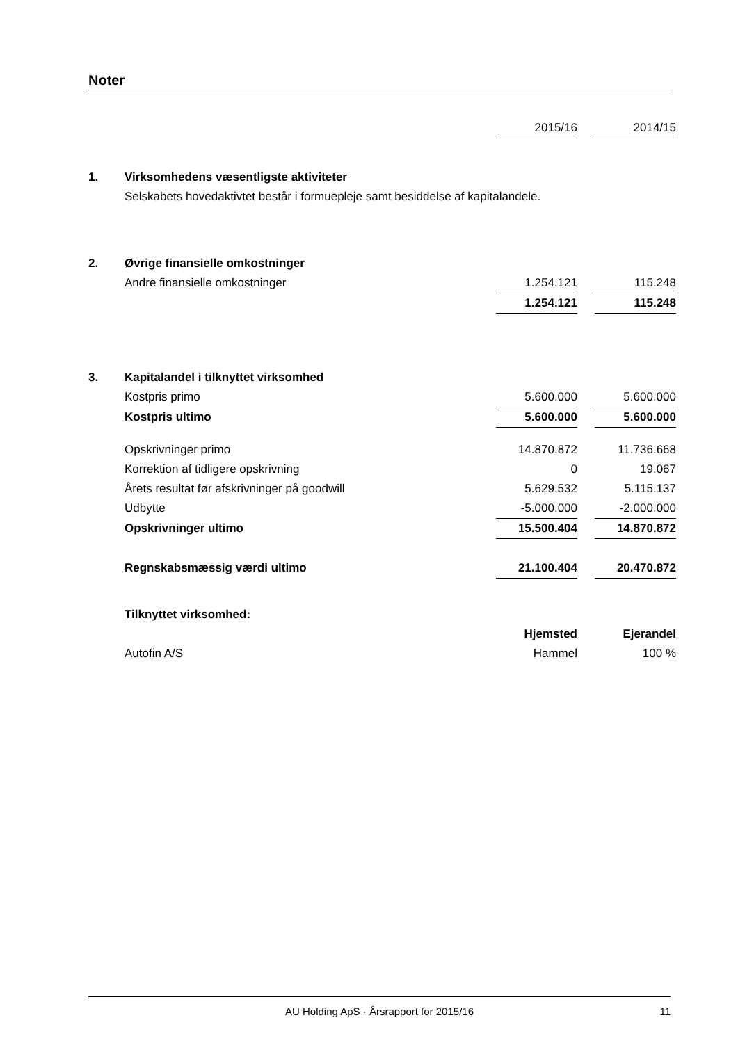Noter
| | | 2015/16 | | 2014/15 |
| 1. | Virksomhedens væsentligste aktiviteter | | | |
| | Selskabets hovedaktivtet består i formuepleje samt besiddelse af kapitalandele. | | | |
| 2. | Øvrige finansielle omkostninger | | | |
| | Andre finansielle omkostninger | 1.254.121 | | 115.248 |
| | | 1.254.121 | | 115.248 |
| 3. | Kapitalandel i tilknyttet virksomhed | | | |
| | Kostpris primo | 5.600.000 | | 5.600.000 |
| | Kostpris ultimo | 5.600.000 | | 5.600.000 |
| | Opskrivninger primo | 14.870.872 | | 11.736.668 |
| | Korrektion af tidligere opskrivning | 0 | | 19.067 |
| | Årets resultat før afskrivninger på goodwill | 5.629.532 | | 5.115.137 |
| | Udbytte | -5.000.000 | | -2.000.000 |
| | Opskrivninger ultimo | 15.500.404 | | 14.870.872 |
| | Regnskabsmæssig værdi ultimo | 21.100.404 | | 20.470.872 |
| | Tilknyttet virksomhed: | | | |
| | | Hjemsted | | Ejerandel |
| | Autofin A/S | Hammel | | 100 % |
AU Holding ApS · Årsrapport for 2015/16 11